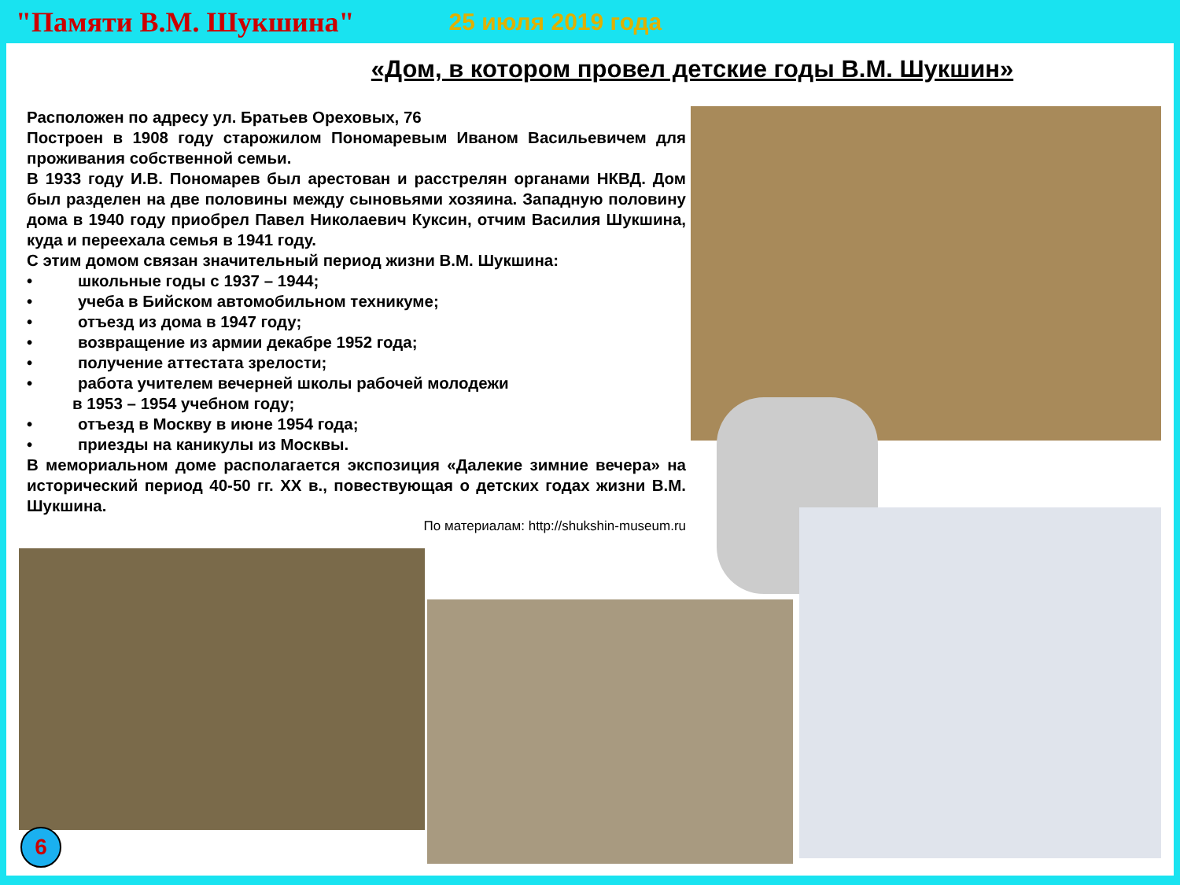"Памяти В.М. Шукшина" 25 июля 2019 года
«Дом, в котором провел детские годы В.М. Шукшин»
Расположен по адресу ул. Братьев Ореховых, 76
Построен в 1908 году старожилом Пономаревым Иваном Васильевичем для проживания собственной семьи.
В 1933 году И.В. Пономарев был арестован и расстрелян органами НКВД. Дом был разделен на две половины между сыновьями хозяина. Западную половину дома в 1940 году приобрел Павел Николаевич Куксин, отчим Василия Шукшина, куда и переехала семья в 1941 году.
С этим домом связан значительный период жизни В.М. Шукшина:
• школьные годы с 1937 – 1944;
• учеба в Бийском автомобильном техникуме;
• отъезд из дома в 1947 году;
• возвращение из армии декабре 1952 года;
• получение аттестата зрелости;
• работа учителем вечерней школы рабочей молодежи
в 1953 – 1954 учебном году;
• отъезд в Москву в июне 1954 года;
• приезды на каникулы из Москвы.
В мемориальном доме располагается экспозиция «Далекие зимние вечера» на исторический период 40-50 гг. XX в., повествующая о детских годах жизни В.М. Шукшина.
По материалам: http://shukshin-museum.ru
6